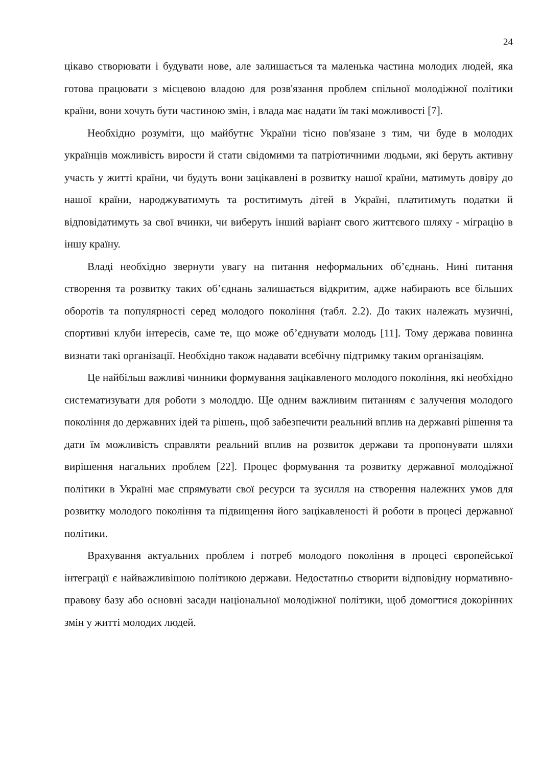24
цікаво створювати і будувати нове, але залишається та маленька частина молодих людей, яка готова працювати з місцевою владою для розв'язання проблем спільної молодіжної політики країни, вони хочуть бути частиною змін, і влада має надати їм такі можливості [7].
Необхідно розуміти, що майбутнє України тісно пов'язане з тим, чи буде в молодих українців можливість вирости й стати свідомими та патріотичними людьми, які беруть активну участь у житті країни, чи будуть вони зацікавлені в розвитку нашої країни, матимуть довіру до нашої країни, народжуватимуть та роститимуть дітей в Україні, платитимуть податки й відповідатимуть за свої вчинки, чи виберуть інший варіант свого життєвого шляху - міграцію в іншу країну.
Владі необхідно звернути увагу на питання неформальних об’єднань. Нині питання створення та розвитку таких об’єднань залишається відкритим, адже набирають все більших оборотів та популярності серед молодого покоління (табл. 2.2). До таких належать музичні, спортивні клуби інтересів, саме те, що може об’єднувати молодь [11]. Тому держава повинна визнати такі організації. Необхідно також надавати всебічну підтримку таким організаціям.
Це найбільш важливі чинники формування зацікавленого молодого покоління, які необхідно систематизувати для роботи з молоддю. Ще одним важливим питанням є залучення молодого покоління до державних ідей та рішень, щоб забезпечити реальний вплив на державні рішення та дати їм можливість справляти реальний вплив на розвиток держави та пропонувати шляхи вирішення нагальних проблем [22]. Процес формування та розвитку державної молодіжної політики в Україні має спрямувати свої ресурси та зусилля на створення належних умов для розвитку молодого покоління та підвищення його зацікавленості й роботи в процесі державної політики.
Врахування актуальних проблем і потреб молодого покоління в процесі європейської інтеграції є найважливішою політикою держави. Недостатньо створити відповідну нормативно-правову базу або основні засади національної молодіжної політики, щоб домогтися докорінних змін у житті молодих людей.